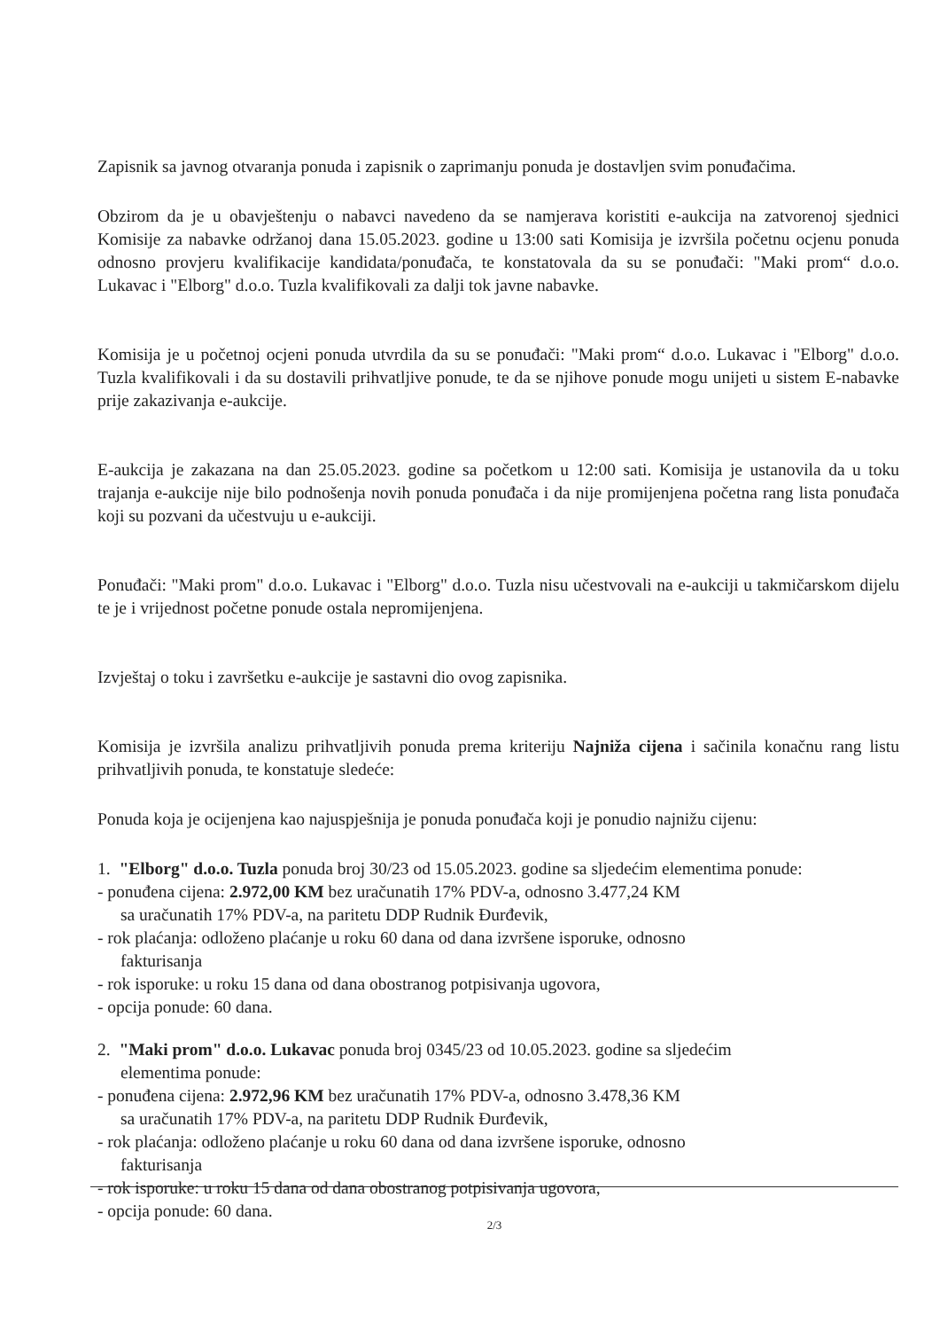Zapisnik sa javnog otvaranja ponuda i zapisnik o zaprimanju ponuda je dostavljen svim ponuđačima.
Obzirom da je u obavještenju o nabavci navedeno da se namjerava koristiti e-aukcija na zatvorenoj sjednici Komisije za nabavke održanoj dana 15.05.2023. godine u 13:00 sati Komisija je izvršila početnu ocjenu ponuda odnosno provjeru kvalifikacije kandidata/ponuđača, te konstatovala da su se ponuđači: "Maki prom“ d.o.o. Lukavac i "Elborg" d.o.o. Tuzla kvalifikovali za dalji tok javne nabavke.
Komisija je u početnoj ocjeni ponuda utvrdila da su se ponuđači: "Maki prom“ d.o.o. Lukavac i "Elborg" d.o.o. Tuzla kvalifikovali i da su dostavili prihvatljive ponude, te da se njihove ponude mogu unijeti u sistem E-nabavke prije zakazivanja e-aukcije.
E-aukcija je zakazana na dan 25.05.2023. godine sa početkom u 12:00 sati. Komisija je ustanovila da u toku trajanja e-aukcije nije bilo podnošenja novih ponuda ponuđača i da nije promijenjena početna rang lista ponuđača koji su pozvani da učestvuju u e-aukciji.
Ponuđači: "Maki prom" d.o.o. Lukavac i "Elborg" d.o.o. Tuzla nisu učestvovali na e-aukciji u takmičarskom dijelu te je i vrijednost početne ponude ostala nepromijenjena.
Izvještaj o toku i završetku e-aukcije je sastavni dio ovog zapisnika.
Komisija je izvršila analizu prihvatljivih ponuda prema kriteriju Najniža cijena i sačinila konačnu rang listu prihvatljivih ponuda, te konstatuje sledeće:
Ponuda koja je ocijenjena kao najuspješnija je ponuda ponuđača koji je ponudio najnižu cijenu:
1. "Elborg" d.o.o. Tuzla ponuda broj 30/23 od 15.05.2023. godine sa sljedećim elementima ponude:
- ponuđena cijena: 2.972,00 KM bez uračunatih 17% PDV-a, odnosno 3.477,24 KM
sa uračunatih 17% PDV-a, na paritetu DDP Rudnik Đurđevik,
- rok plaćanja: odloženo plaćanje u roku 60 dana od dana izvršene isporuke, odnosno
fakturisanja
- rok isporuke: u roku 15 dana od dana obostranog potpisivanja ugovora,
- opcija ponude: 60 dana.
2. "Maki prom" d.o.o. Lukavac ponuda broj 0345/23 od 10.05.2023. godine sa sljedećim
elementima ponude:
- ponuđena cijena: 2.972,96 KM bez uračunatih 17% PDV-a, odnosno 3.478,36 KM
sa uračunatih 17% PDV-a, na paritetu DDP Rudnik Đurđevik,
- rok plaćanja: odloženo plaćanje u roku 60 dana od dana izvršene isporuke, odnosno
fakturisanja
- rok isporuke: u roku 15 dana od dana obostranog potpisivanja ugovora,
- opcija ponude: 60 dana.
2/3